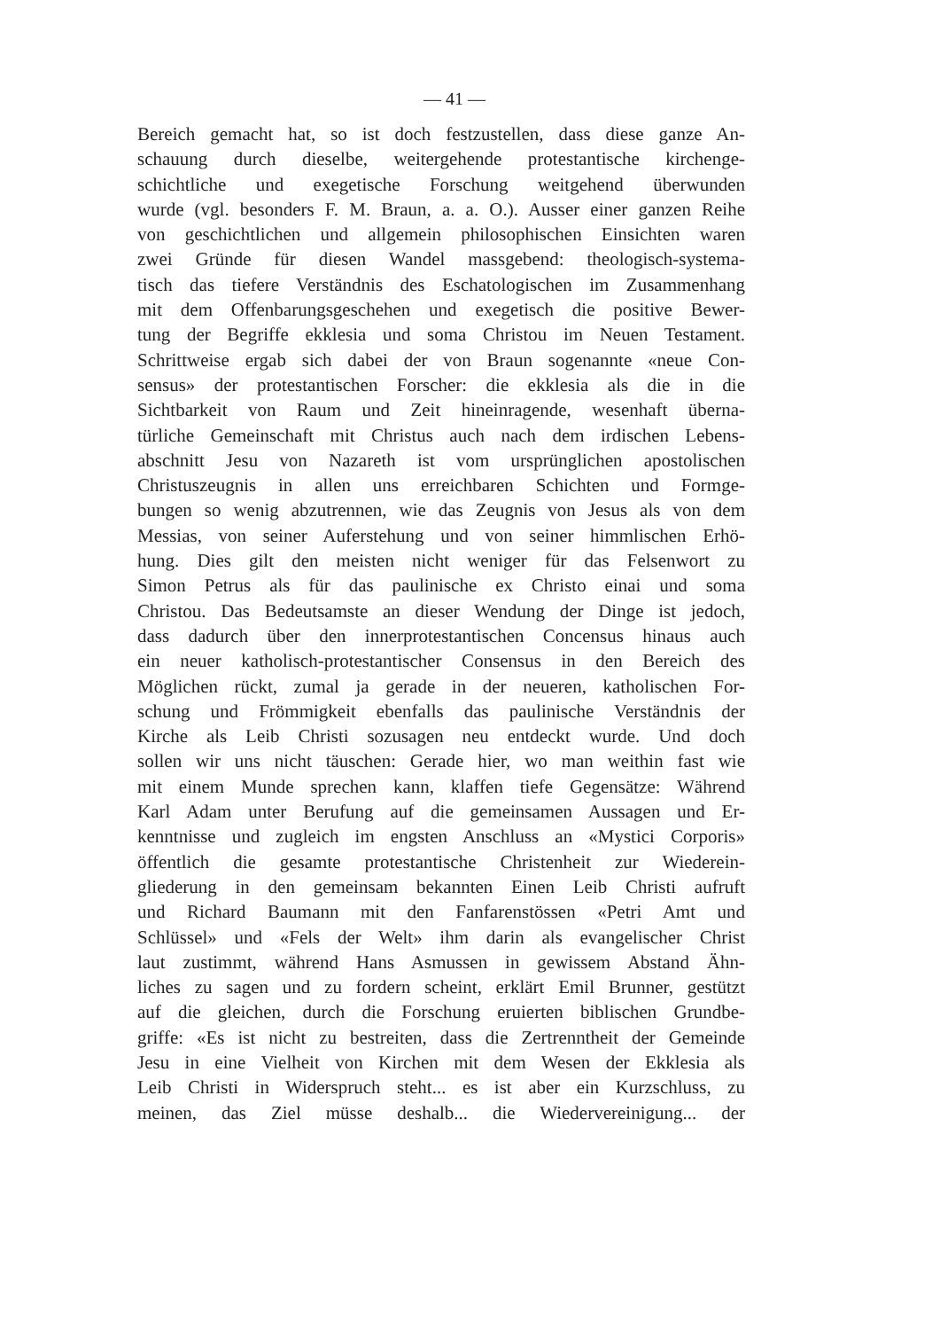— 41 —
Bereich gemacht hat, so ist doch festzustellen, dass diese ganze An-
schauung durch dieselbe, weitergehende protestantische kirchenge-
schichtliche und exegetische Forschung weitgehend überwunden
wurde (vgl. besonders F. M. Braun, a. a. O.). Ausser einer ganzen Reihe
von geschichtlichen und allgemein philosophischen Einsichten waren
zwei Gründe für diesen Wandel massgebend: theologisch-systema-
tisch das tiefere Verständnis des Eschatologischen im Zusammenhang
mit dem Offenbarungsgeschehen und exegetisch die positive Bewer-
tung der Begriffe ekklesia und soma Christou im Neuen Testament.
Schrittweise ergab sich dabei der von Braun sogenannte «neue Con-
sensus» der protestantischen Forscher: die ekklesia als die in die
Sichtbarkeit von Raum und Zeit hineinragende, wesenhaft überna-
türliche Gemeinschaft mit Christus auch nach dem irdischen Lebens-
abschnitt Jesu von Nazareth ist vom ursprünglichen apostolischen
Christuszeugnis in allen uns erreichbaren Schichten und Formge-
bungen so wenig abzutrennen, wie das Zeugnis von Jesus als von dem
Messias, von seiner Auferstehung und von seiner himmlischen Erhö-
hung. Dies gilt den meisten nicht weniger für das Felsenwort zu
Simon Petrus als für das paulinische ex Christo einai und soma
Christou. Das Bedeutsamste an dieser Wendung der Dinge ist jedoch,
dass dadurch über den innerprotestantischen Concensus hinaus auch
ein neuer katholisch-protestantischer Consensus in den Bereich des
Möglichen rückt, zumal ja gerade in der neueren, katholischen For-
schung und Frömmigkeit ebenfalls das paulinische Verständnis der
Kirche als Leib Christi sozusagen neu entdeckt wurde. Und doch
sollen wir uns nicht täuschen: Gerade hier, wo man weithin fast wie
mit einem Munde sprechen kann, klaffen tiefe Gegensätze: Während
Karl Adam unter Berufung auf die gemeinsamen Aussagen und Er-
kenntnisse und zugleich im engsten Anschluss an «Mystici Corporis»
öffentlich die gesamte protestantische Christenheit zur Wiederein-
gliederung in den gemeinsam bekannten Einen Leib Christi aufruft
und Richard Baumann mit den Fanfarenstössen «Petri Amt und
Schlüssel» und «Fels der Welt» ihm darin als evangelischer Christ
laut zustimmt, während Hans Asmussen in gewissem Abstand Ähn-
liches zu sagen und zu fordern scheint, erklärt Emil Brunner, gestützt
auf die gleichen, durch die Forschung eruierten biblischen Grundbe-
griffe: «Es ist nicht zu bestreiten, dass die Zertrenntheit der Gemeinde
Jesu in eine Vielheit von Kirchen mit dem Wesen der Ekklesia als
Leib Christi in Widerspruch steht... es ist aber ein Kurzschluss, zu
meinen, das Ziel müsse deshalb... die Wiedervereinigung... der